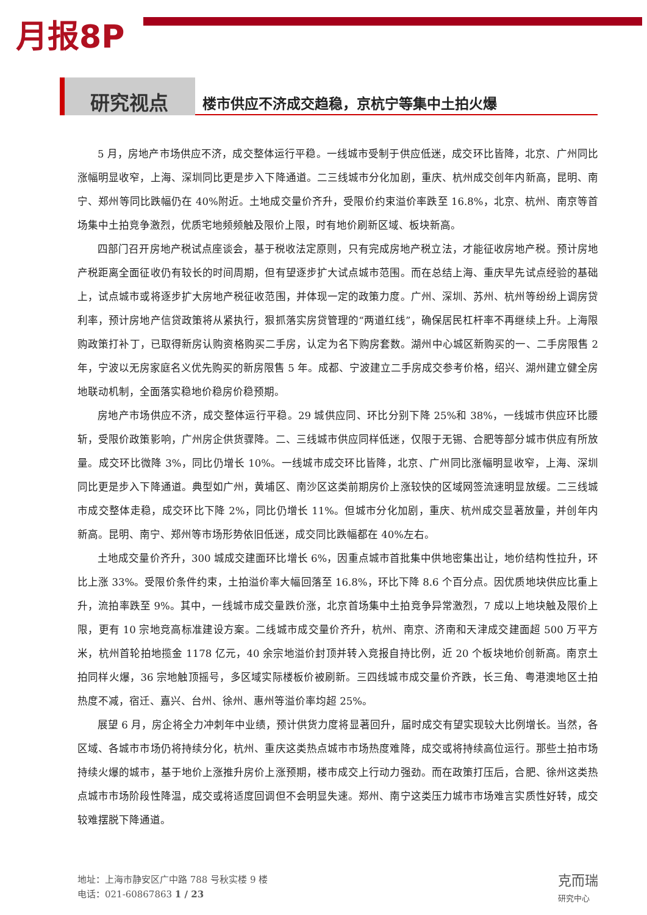月报8P
研究视点
楼市供应不济成交趋稳，京杭宁等集中土拍火爆
5 月，房地产市场供应不济，成交整体运行平稳。一线城市受制于供应低迷，成交环比皆降，北京、广州同比涨幅明显收窄，上海、深圳同比更是步入下降通道。二三线城市分化加剧，重庆、杭州成交创年内新高，昆明、南宁、郑州等同比跌幅仍在 40%附近。土地成交量价齐升，受限价约束溢价率跌至 16.8%，北京、杭州、南京等首场集中土拍竞争激烈，优质宅地频频触及限价上限，时有地价刷新区域、板块新高。
四部门召开房地产税试点座谈会，基于税收法定原则，只有完成房地产税立法，才能征收房地产税。预计房地产税距离全面征收仍有较长的时间周期，但有望逐步扩大试点城市范围。而在总结上海、重庆早先试点经验的基础上，试点城市或将逐步扩大房地产税征收范围，并体现一定的政策力度。广州、深圳、苏州、杭州等纷纷上调房贷利率，预计房地产信贷政策将从紧执行，狠抓落实房贷管理的“两道红线”，确保居民杠杆率不再继续上升。上海限购政策打补丁，已取得新房认购资格购买二手房，认定为名下购房套数。湖州中心城区新购买的一、二手房限售 2 年，宁波以无房家庭名义优先购买的新房限售 5 年。成都、宁波建立二手房成交参考价格，绍兴、湖州建立健全房地联动机制，全面落实稳地价稳房价稳预期。
房地产市场供应不济，成交整体运行平稳。29 城供应同、环比分别下降 25%和 38%，一线城市供应环比腰斩，受限价政策影响，广州房企供货骤降。二、三线城市供应同样低迷，仅限于无锡、合肥等部分城市供应有所放量。成交环比微降 3%，同比仍增长 10%。一线城市成交环比皆降，北京、广州同比涨幅明显收窄，上海、深圳同比更是步入下降通道。典型如广州，黄埔区、南沙区这类前期房价上涨较快的区域网签流速明显放缓。二三线城市成交整体走稳，成交环比下降 2%，同比仍增长 11%。但城市分化加剧，重庆、杭州成交显著放量，并创年内新高。昆明、南宁、郑州等市场形势依旧低迷，成交同比跌幅都在 40%左右。
土地成交量价齐升，300 城成交建面环比增长 6%，因重点城市首批集中供地密集出让，地价结构性拉升，环比上涨 33%。受限价条件约束，土拍溢价率大幅回落至 16.8%，环比下降 8.6 个百分点。因优质地块供应比重上升，流拍率跌至 9%。其中，一线城市成交量跌价涨，北京首场集中土拍竞争异常激烈，7 成以上地块触及限价上限，更有 10 宗地竞高标准建设方案。二线城市成交量价齐升，杭州、南京、济南和天津成交建面超 500 万平方米，杭州首轮拍地揽金 1178 亿元，40 余宗地溢价封顶并转入竞报自持比例，近 20 个板块地价创新高。南京土拍同样火爆，36 宗地触顶摇号，多区域实际楼板价被刷新。三四线城市成交量价齐跌，长三角、粤港澳地区土拍热度不减，宿迁、嘉兴、台州、徐州、惠州等溢价率均超 25%。
展望 6 月，房企将全力冲刺年中业绩，预计供货力度将显著回升，届时成交有望实现较大比例增长。当然，各区域、各城市市场仍将持续分化，杭州、重庆这类热点城市市场热度难降，成交或将持续高位运行。那些土拍市场持续火爆的城市，基于地价上涨推升房价上涨预期，楼市成交上行动力强劲。而在政策打压后，合肥、徐州这类热点城市市场阶段性降温，成交或将适度回调但不会明显失速。郑州、南宁这类压力城市市场难言实质性好转，成交较难摆脱下降通道。
地址：上海市静安区广中路 788 号秋实楼 9 楼
电话：021-60867863 1 / 23
克而瑞
研究中心